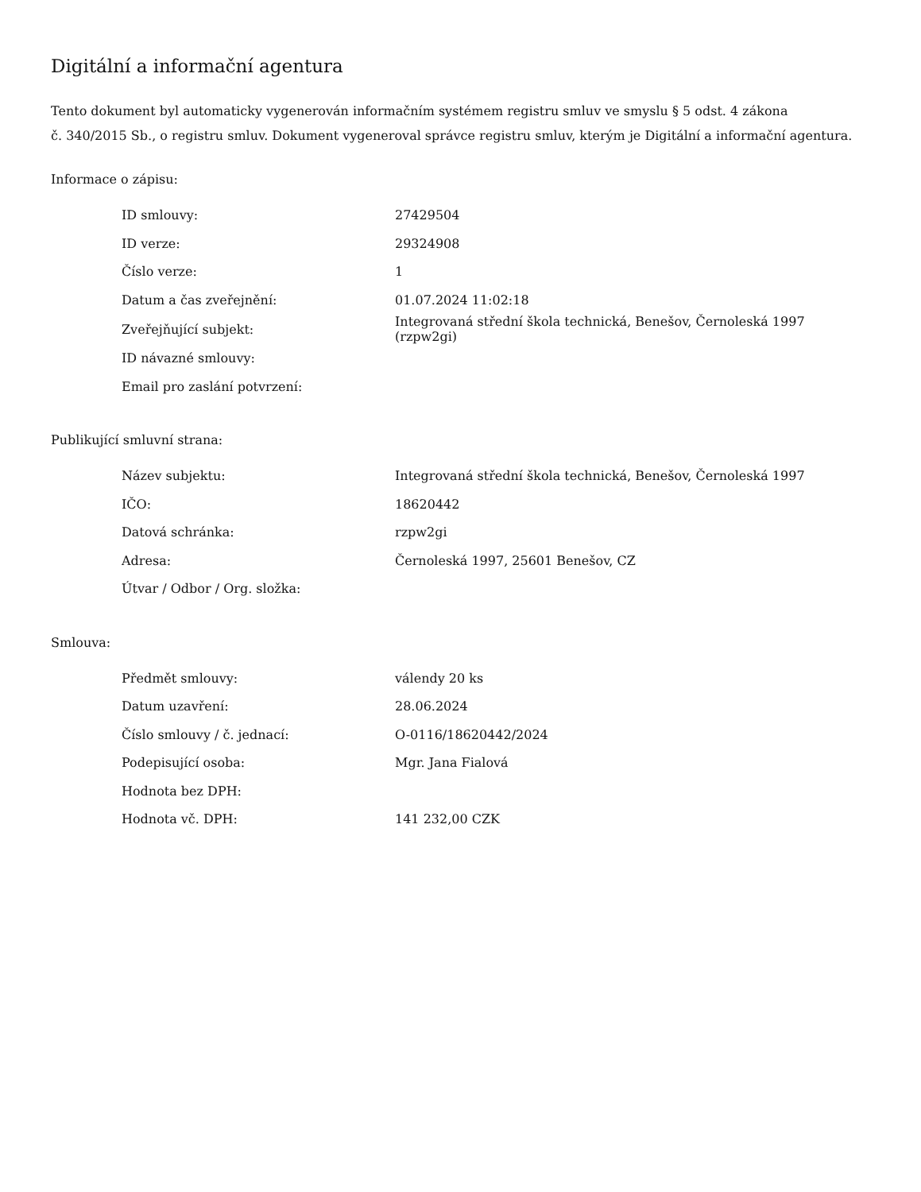Digitální a informační agentura
Tento dokument byl automaticky vygenerován informačním systémem registru smluv ve smyslu § 5 odst. 4 zákona
č. 340/2015 Sb., o registru smluv. Dokument vygeneroval správce registru smluv, kterým je Digitální a informační agentura.
Informace o zápisu:
| ID smlouvy: | 27429504 |
| ID verze: | 29324908 |
| Číslo verze: | 1 |
| Datum a čas zveřejnění: | 01.07.2024 11:02:18 |
| Zveřejňující subjekt: | Integrovaná střední škola technická, Benešov, Černoleská 1997 (rzpw2gi) |
| ID návazné smlouvy: | |
| Email pro zaslání potvrzení: | |
Publikující smluvní strana:
| Název subjektu: | Integrovaná střední škola technická, Benešov, Černoleská 1997 |
| IČO: | 18620442 |
| Datová schránka: | rzpw2gi |
| Adresa: | Černoleská 1997, 25601 Benešov, CZ |
| Útvar / Odbor / Org. složka: | |
Smlouva:
| Předmět smlouvy: | válendy 20 ks |
| Datum uzavření: | 28.06.2024 |
| Číslo smlouvy / č. jednací: | O-0116/18620442/2024 |
| Podepisující osoba: | Mgr. Jana Fialová |
| Hodnota bez DPH: | |
| Hodnota vč. DPH: | 141 232,00 CZK |